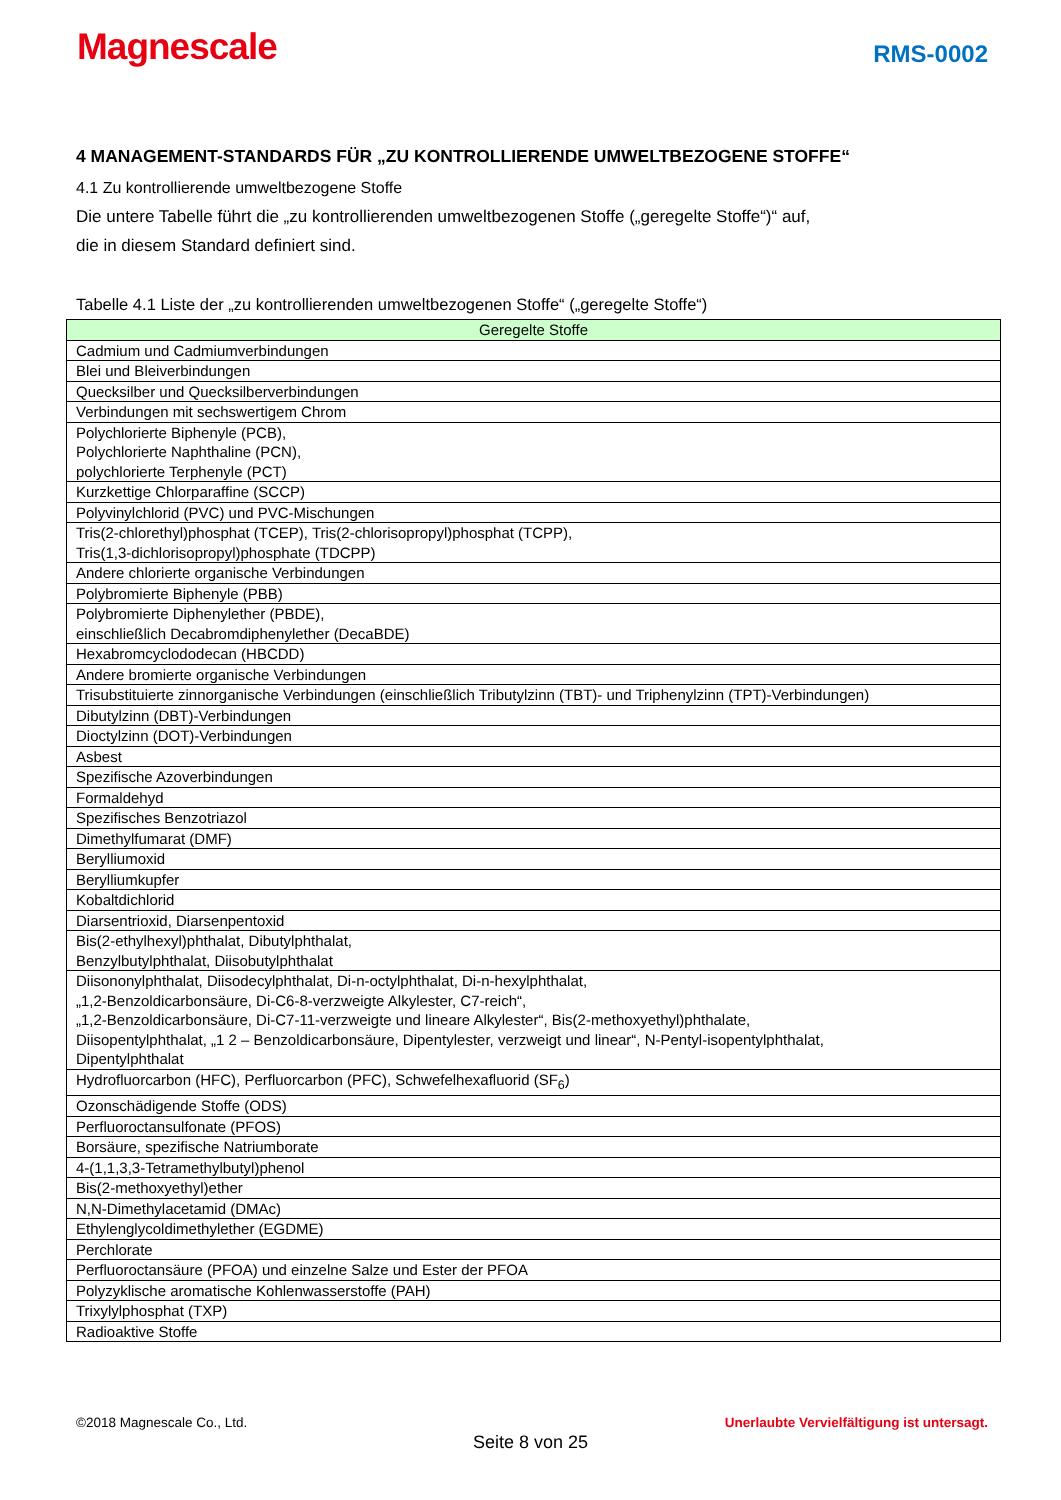Magnescale
RMS-0002
4 MANAGEMENT-STANDARDS FÜR „ZU KONTROLLIERENDE UMWELTBEZOGENE STOFFE“
4.1 Zu kontrollierende umweltbezogene Stoffe
Die untere Tabelle führt die „zu kontrollierenden umweltbezogenen Stoffe („geregelte Stoffe“)“ auf,
die in diesem Standard definiert sind.
Tabelle 4.1 Liste der „zu kontrollierenden umweltbezogenen Stoffe“ („geregelte Stoffe“)
| Geregelte Stoffe |
| --- |
| Cadmium und Cadmiumverbindungen |
| Blei und Bleiverbindungen |
| Quecksilber und Quecksilberverbindungen |
| Verbindungen mit sechswertigem Chrom |
| Polychlorierte Biphenyle (PCB), Polychlorierte Naphthaline (PCN), polychlorierte Terphenyle (PCT) |
| Kurzkettige Chlorparaffine (SCCP) |
| Polyvinylchlorid (PVC) und PVC-Mischungen |
| Tris(2-chlorethyl)phosphat (TCEP), Tris(2-chlorisopropyl)phosphat (TCPP), Tris(1,3-dichlorisopropyl)phosphate (TDCPP) |
| Andere chlorierte organische Verbindungen |
| Polybromierte Biphenyle (PBB) |
| Polybromierte Diphenylether (PBDE), einschließlich Decabromdiphenylether (DecaBDE) |
| Hexabromcyclododecan (HBCDD) |
| Andere bromierte organische Verbindungen |
| Trisubstituierte zinnorganische Verbindungen (einschließlich Tributylzinn (TBT)- und Triphenylzinn (TPT)-Verbindungen) |
| Dibutylzinn (DBT)-Verbindungen |
| Dioctylzinn (DOT)-Verbindungen |
| Asbest |
| Spezifische Azoverbindungen |
| Formaldehyd |
| Spezifisches Benzotriazol |
| Dimethylfumarat (DMF) |
| Berylliumoxid |
| Berylliumkupfer |
| Kobaltdichlorid |
| Diarsentrioxid, Diarsenpentoxid |
| Bis(2-ethylhexyl)phthalat, Dibutylphthalat, Benzylbutylphthalat, Diisobutylphthalat |
| Diisononylphthalat, Diisodecylphthalat, Di-n-octylphthalat, Di-n-hexylphthalat, „1,2-Benzoldicarbonsäure, Di-C6-8-verzweigte Alkylester, C7-reich“, „1,2-Benzoldicarbonsäure, Di-C7-11-verzweigte und lineare Alkylester“, Bis(2-methoxyethyl)phthalate, Diisopentylphthalat, „1 2 – Benzoldicarbonsäure, Dipentylester, verzweigt und linear“, N-Pentyl-isopentylphthalat, Dipentylphthalat |
| Hydrofluorcarbon (HFC), Perfluorcarbon (PFC), Schwefelhexafluorid (SF<sub>6</sub>) |
| Ozonschädigende Stoffe (ODS) |
| Perfluoroctansulfonate (PFOS) |
| Borsäure, spezifische Natriumborate |
| 4-(1,1,3,3-Tetramethylbutyl)phenol |
| Bis(2-methoxyethyl)ether |
| N,N-Dimethylacetamid (DMAc) |
| Ethylenglycoldimethylether (EGDME) |
| Perchlorate |
| Perfluoroctansäure (PFOA) und einzelne Salze und Ester der PFOA |
| Polyzyklische aromatische Kohlenwasserstoffe (PAH) |
| Trixylylphosphat (TXP) |
| Radioaktive Stoffe |
©2018 Magnescale Co., Ltd. Unerlaubte Vervielfältigung ist untersagt.
Seite 8 von 25